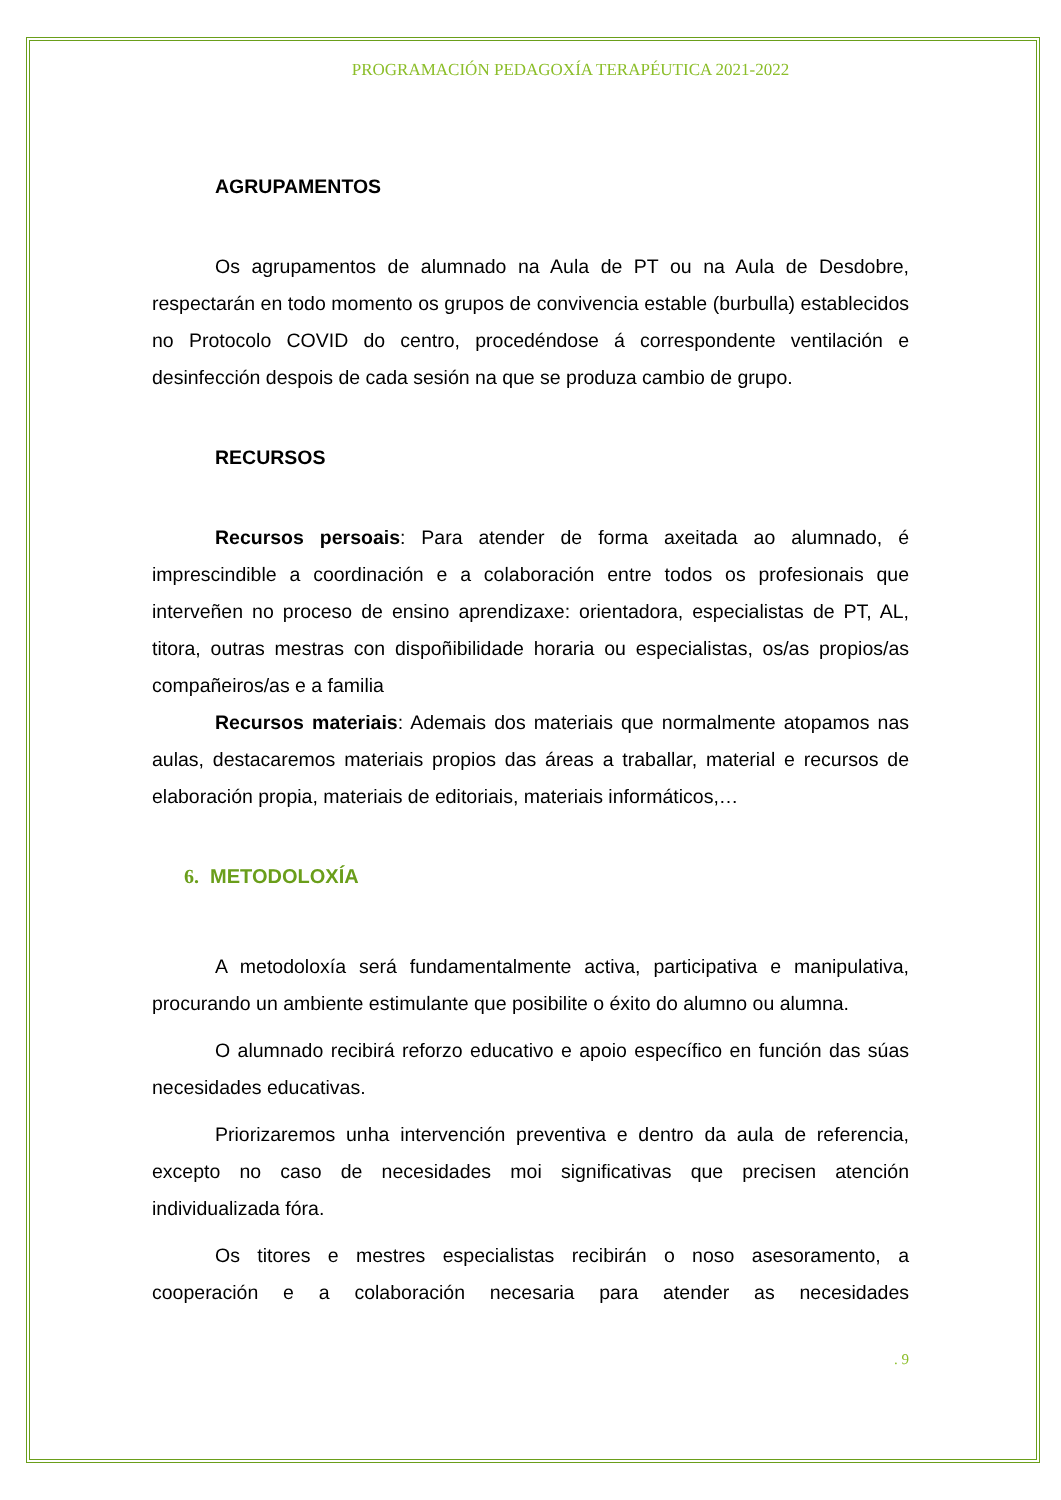PROGRAMACIÓN PEDAGOXÍA TERAPÉUTICA 2021-2022
AGRUPAMENTOS
Os agrupamentos de alumnado na Aula de PT ou na Aula de Desdobre, respectarán en todo momento os grupos de convivencia estable (burbulla) establecidos no Protocolo COVID do centro, procedéndose á correspondente ventilación e desinfección despois de cada sesión na que se produza cambio de grupo.
RECURSOS
Recursos persoais: Para atender de forma axeitada ao alumnado, é imprescindible a coordinación e a colaboración entre todos os profesionais que interveñen no proceso de ensino aprendizaxe: orientadora, especialistas de PT, AL, titora, outras mestras con dispoñibilidade horaria ou especialistas, os/as propios/as compañeiros/as e a familia
Recursos materiais: Ademais dos materiais que normalmente atopamos nas aulas, destacaremos materiais propios das áreas a traballar, material e recursos de elaboración propia, materiais de editoriais, materiais informáticos,…
6. METODOLOXÍA
A metodoloxía será fundamentalmente activa, participativa e manipulativa, procurando un ambiente estimulante que posibilite o éxito do alumno ou alumna.
O alumnado recibirá reforzo educativo e apoio específico en función das súas necesidades educativas.
Priorizaremos unha intervención preventiva e dentro da aula de referencia, excepto no caso de necesidades moi significativas que precisen atención individualizada fóra.
Os titores e mestres especialistas recibirán o noso asesoramento, a cooperación e a colaboración necesaria para atender as necesidades
. 9